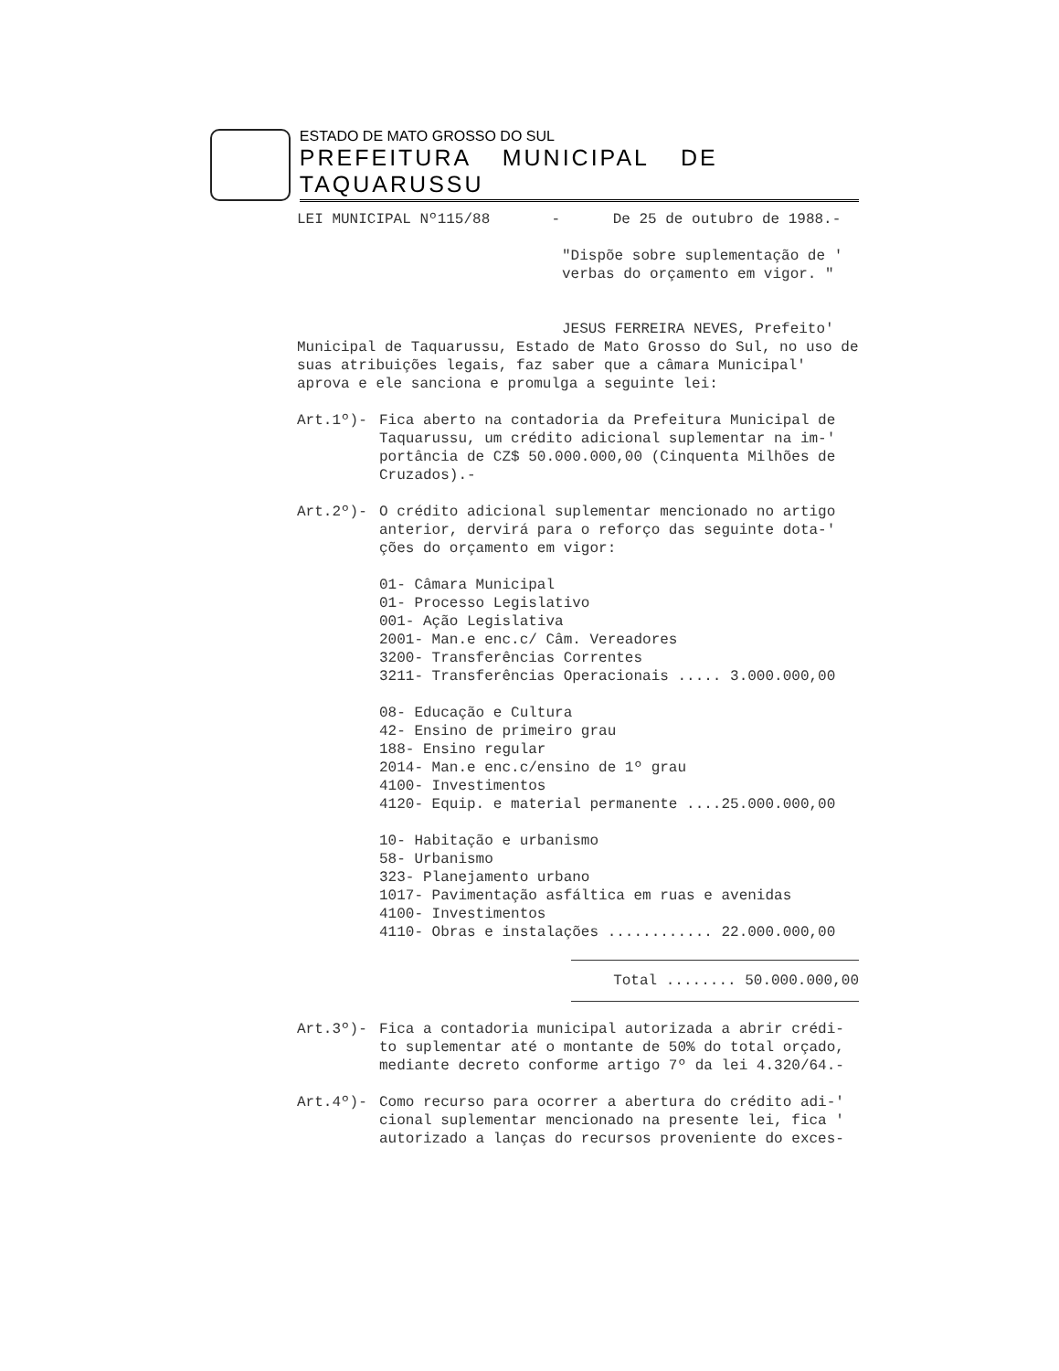ESTADO DE MATO GROSSO DO SUL
PREFEITURA MUNICIPAL DE TAQUARUSSU
LEI MUNICIPAL Nº115/88 - De 25 de outubro de 1988.-
"Dispõe sobre suplementação de ' verbas do orçamento em vigor. "
JESUS FERREIRA NEVES, Prefeito'
Municipal de Taquarussu, Estado de Mato Grosso do Sul, no uso de suas atribuições legais, faz saber que a câmara Municipal' aprova e ele sanciona e promulga a seguinte lei:
Art.1º)- Fica aberto na contadoria da Prefeitura Municipal de Taquarussu, um crédito adicional suplementar na im-' portância de CZ$ 50.000.000,00 (Cinquenta Milhões de Cruzados).-
Art.2º)- O crédito adicional suplementar mencionado no artigo anterior, dervirá para o reforço das seguinte dota-' ções do orçamento em vigor:
01- Câmara Municipal 01- Processo Legislativo 001- Ação Legislativa 2001- Man.e enc.c/ Câm. Vereadores 3200- Transferências Correntes 3211- Transferências Operacionais ..... 3.000.000,00
08- Educação e Cultura 42- Ensino de primeiro grau 188- Ensino regular 2014- Man.e enc.c/ensino de 1º grau 4100- Investimentos 4120- Equip. e material permanente ....25.000.000,00
10- Habitação e urbanismo 58- Urbanismo 323- Planejamento urbano 1017- Pavimentação asfáltica em ruas e avenidas 4100- Investimentos 4110- Obras e instalações ............ 22.000.000,00
Total ........ 50.000.000,00
Art.3º)- Fica a contadoria municipal autorizada a abrir crédi- to suplementar até o montante de 50% do total orçado, mediante decreto conforme artigo 7º da lei 4.320/64.-
Art.4º)- Como recurso para ocorrer a abertura do crédito adi-' cional suplementar mencionado na presente lei, fica ' autorizado a lanças do recursos proveniente do exces-